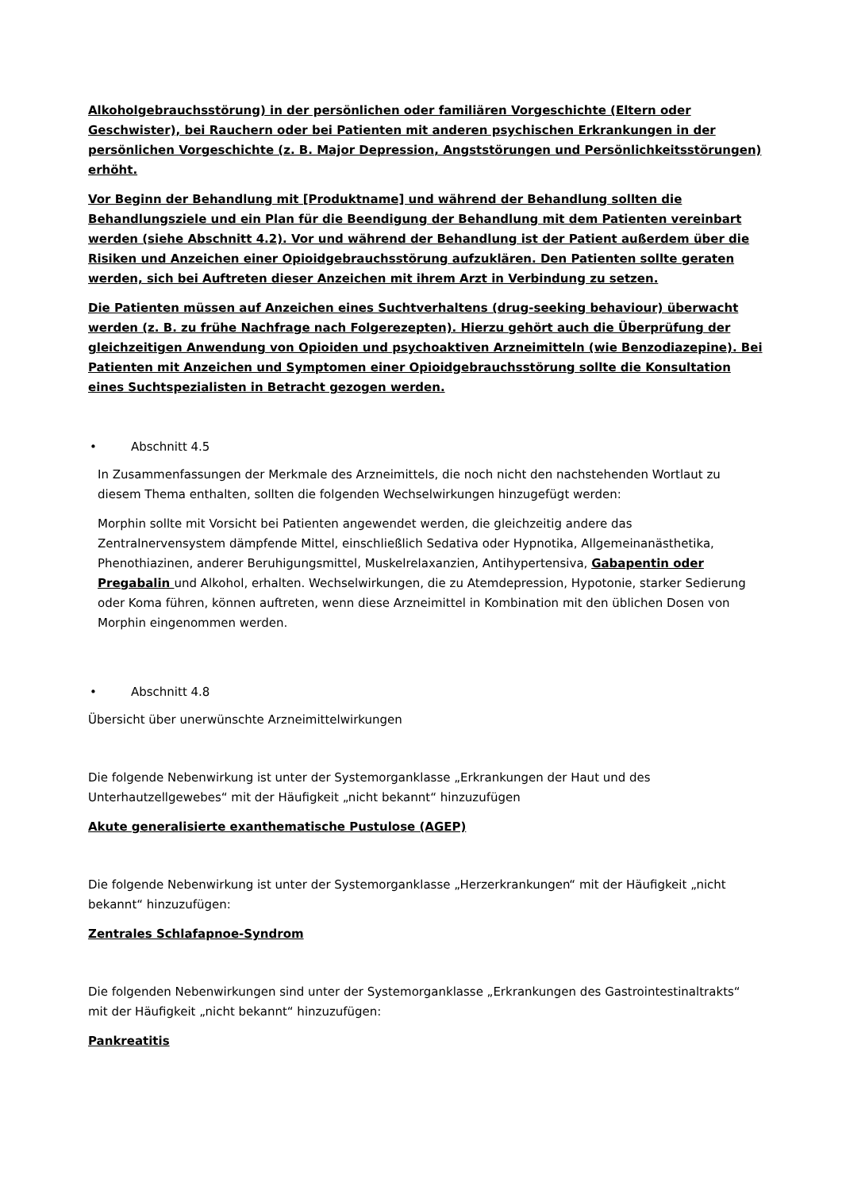Alkoholgebrauchsstörung) in der persönlichen oder familiären Vorgeschichte (Eltern oder Geschwister), bei Rauchern oder bei Patienten mit anderen psychischen Erkrankungen in der persönlichen Vorgeschichte (z. B. Major Depression, Angststörungen und Persönlichkeitsstörungen) erhöht.
Vor Beginn der Behandlung mit [Produktname] und während der Behandlung sollten die Behandlungsziele und ein Plan für die Beendigung der Behandlung mit dem Patienten vereinbart werden (siehe Abschnitt 4.2). Vor und während der Behandlung ist der Patient außerdem über die Risiken und Anzeichen einer Opioidgebrauchsstörung aufzuklären. Den Patienten sollte geraten werden, sich bei Auftreten dieser Anzeichen mit ihrem Arzt in Verbindung zu setzen.
Die Patienten müssen auf Anzeichen eines Suchtverhaltens (drug-seeking behaviour) überwacht werden (z. B. zu frühe Nachfrage nach Folgerezepten). Hierzu gehört auch die Überprüfung der gleichzeitigen Anwendung von Opioiden und psychoaktiven Arzneimitteln (wie Benzodiazepine). Bei Patienten mit Anzeichen und Symptomen einer Opioidgebrauchsstörung sollte die Konsultation eines Suchtspezialisten in Betracht gezogen werden.
• Abschnitt 4.5
In Zusammenfassungen der Merkmale des Arzneimittels, die noch nicht den nachstehenden Wortlaut zu diesem Thema enthalten, sollten die folgenden Wechselwirkungen hinzugefügt werden:
Morphin sollte mit Vorsicht bei Patienten angewendet werden, die gleichzeitig andere das Zentralnervensystem dämpfende Mittel, einschließlich Sedativa oder Hypnotika, Allgemeinanästhetika, Phenothiazinen, anderer Beruhigungsmittel, Muskelrelaxanzien, Antihypertensiva, Gabapentin oder Pregabalin und Alkohol, erhalten. Wechselwirkungen, die zu Atemdepression, Hypotonie, starker Sedierung oder Koma führen, können auftreten, wenn diese Arzneimittel in Kombination mit den üblichen Dosen von Morphin eingenommen werden.
• Abschnitt 4.8
Übersicht über unerwünschte Arzneimittelwirkungen
Die folgende Nebenwirkung ist unter der Systemorganklasse „Erkrankungen der Haut und des Unterhautzellgewebes“ mit der Häufigkeit „nicht bekannt“ hinzuzufügen
Akute generalisierte exanthematische Pustulose (AGEP)
Die folgende Nebenwirkung ist unter der Systemorganklasse „Herzerkrankungen“ mit der Häufigkeit „nicht bekannt“ hinzuzufügen:
Zentrales Schlafapnoe-Syndrom
Die folgenden Nebenwirkungen sind unter der Systemorganklasse „Erkrankungen des Gastrointestinaltrakts“ mit der Häufigkeit „nicht bekannt“ hinzuzufügen:
Pankreatitis